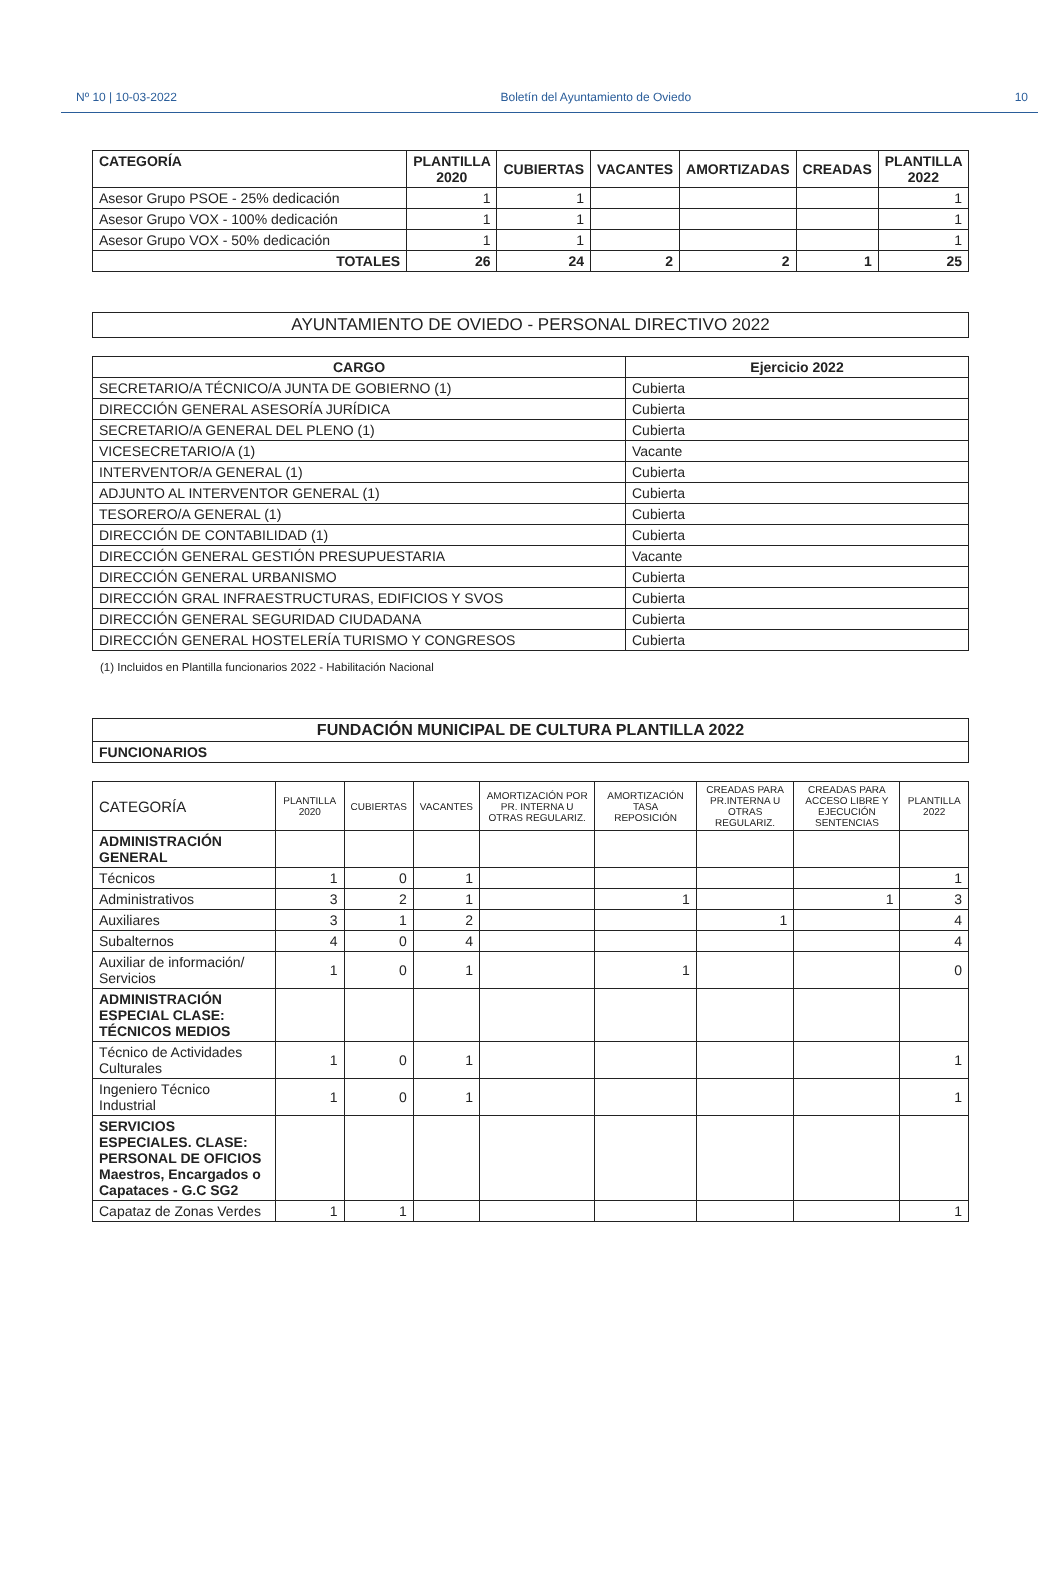Nº 10 | 10-03-2022 Boletín del Ayuntamiento de Oviedo 10
| CATEGORÍA | PLANTILLA 2020 | CUBIERTAS | VACANTES | AMORTIZADAS | CREADAS | PLANTILLA 2022 |
| --- | --- | --- | --- | --- | --- | --- |
| Asesor Grupo PSOE - 25% dedicación | 1 | 1 | | | | 1 |
| Asesor Grupo VOX - 100% dedicación | 1 | 1 | | | | 1 |
| Asesor Grupo VOX - 50% dedicación | 1 | 1 | | | | 1 |
| TOTALES | 26 | 24 | 2 | 2 | 1 | 25 |
| AYUNTAMIENTO DE OVIEDO - PERSONAL DIRECTIVO 2022 |
| CARGO | Ejercicio 2022 |
| --- | --- |
| SECRETARIO/A TÉCNICO/A JUNTA DE GOBIERNO (1) | Cubierta |
| DIRECCIÓN GENERAL ASESORÍA JURÍDICA | Cubierta |
| SECRETARIO/A GENERAL DEL PLENO (1) | Cubierta |
| VICESECRETARIO/A (1) | Vacante |
| INTERVENTOR/A GENERAL (1) | Cubierta |
| ADJUNTO AL INTERVENTOR GENERAL (1) | Cubierta |
| TESORERO/A GENERAL (1) | Cubierta |
| DIRECCIÓN DE CONTABILIDAD (1) | Cubierta |
| DIRECCIÓN GENERAL GESTIÓN PRESUPUESTARIA | Vacante |
| DIRECCIÓN GENERAL URBANISMO | Cubierta |
| DIRECCIÓN GRAL INFRAESTRUCTURAS, EDIFICIOS Y SVOS | Cubierta |
| DIRECCIÓN GENERAL SEGURIDAD CIUDADANA | Cubierta |
| DIRECCIÓN GENERAL HOSTELERÍA TURISMO Y CONGRESOS | Cubierta |
(1) Incluidos en Plantilla funcionarios 2022 - Habilitación Nacional
| FUNDACIÓN MUNICIPAL DE CULTURA PLANTILLA 2022 |
| --- |
| FUNCIONARIOS |
| CATEGORÍA | PLANTILLA 2020 | CUBIERTAS | VACANTES | AMORTIZACIÓN POR PR. INTERNA U OTRAS REGULARIZ. | AMORTIZACIÓN TASA REPOSICIÓN | CREADAS PARA PR.INTERNA U OTRAS REGULARIZ. | CREADAS PARA ACCESO LIBRE Y EJECUCIÓN SENTENCIAS | PLANTILLA 2022 |
| --- | --- | --- | --- | --- | --- | --- | --- | --- |
| ADMINISTRACIÓN GENERAL | | | | | | | | |
| Técnicos | 1 | 0 | 1 | | | | | 1 |
| Administrativos | 3 | 2 | 1 | | 1 | | 1 | 3 |
| Auxiliares | 3 | 1 | 2 | | | 1 | | 4 |
| Subalternos | 4 | 0 | 4 | | | | | 4 |
| Auxiliar de información/ Servicios | 1 | 0 | 1 | | 1 | | | 0 |
| ADMINISTRACIÓN ESPECIAL CLASE: TÉCNICOS MEDIOS | | | | | | | | |
| Técnico de Actividades Culturales | 1 | 0 | 1 | | | | | 1 |
| Ingeniero Técnico Industrial | 1 | 0 | 1 | | | | | 1 |
| SERVICIOS ESPECIALES. CLASE: PERSONAL DE OFICIOS Maestros, Encargados o Capataces - G.C SG2 | | | | | | | | |
| Capataz de Zonas Verdes | 1 | 1 | | | | | | 1 |